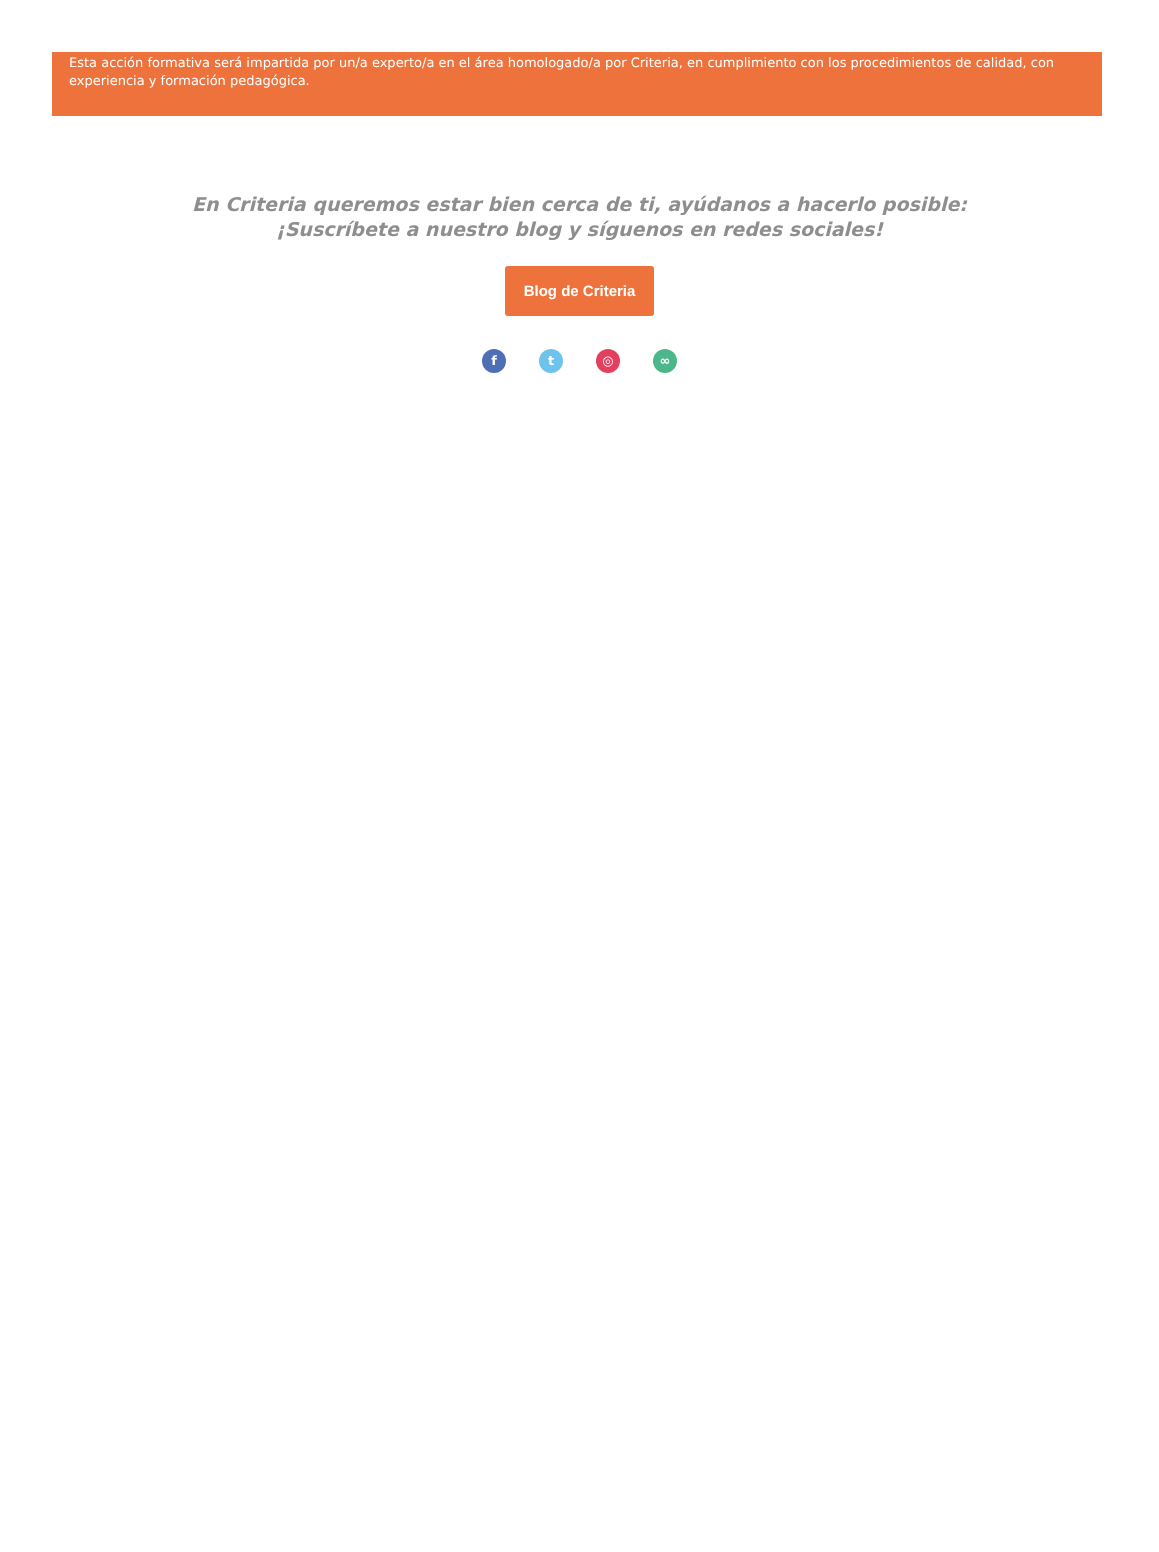Esta acción formativa será impartida por un/a experto/a en el área homologado/a por Criteria, en cumplimiento con los procedimientos de calidad, con experiencia y formación pedagógica.
En Criteria queremos estar bien cerca de ti, ayúdanos a hacerlo posible:
¡Suscríbete a nuestro blog y síguenos en redes sociales!
Blog de Criteria
f t ◎ ∞